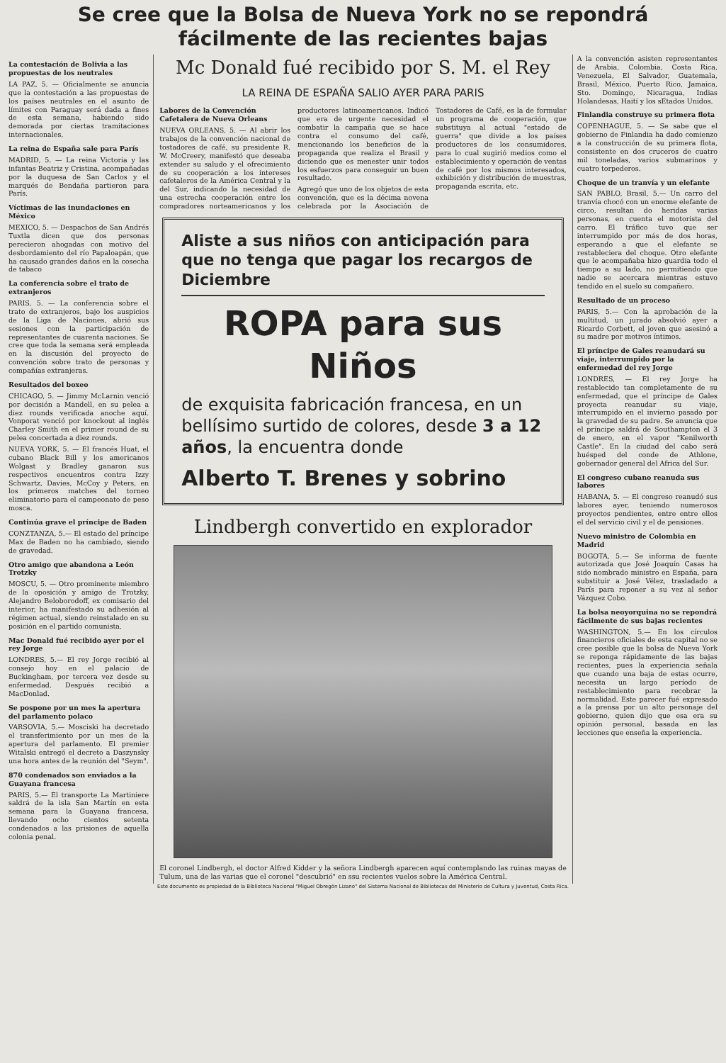Se cree que la Bolsa de Nueva York no se repondrá
fácilmente de las recientes bajas
La contestación de Bolivia a las propuestas de los neutrales
LA PAZ, 5. — Oficialmente se anuncia que la contestación a las propuestas de los países neutrales en el asunto de límites con Paraguay será dada a fines de esta semana, habiendo sido demorada por ciertas tramitaciones internacionales.
La reina de España sale para París
MADRID, 5. — La reina Victoria y las infantas Beatriz y Cristina, acompañadas por la duquesa de San Carlos y el marqués de Bendaña partieron para París.
Víctimas de las inundaciones en México
MEXICO, 5. — Despachos de San Andrés Tuxtla dicen que dos personas perecieron ahogadas con motivo del desbordamiento del río Papaloapán, que ha causado grandes daños en la cosecha de tabaco
La conferencia sobre el trato de extranjeros
PARIS, 5. — La conferencia sobre el trato de extranjeros, bajo los auspicios de la Liga de Naciones, abrió sus sesiones con la participación de representantes de cuarenta naciones. Se cree que toda la semana será empleada en la discusión del proyecto de convención sobre trato de personas y compañías extranjeras.
Resultados del boxeo
CHICAGO, 5. — Jimmy McLarnin venció por decisión a Mandell, en su pelea a diez rounds verificada anoche aquí. Vonporat venció por knockout al inglés Charley Smith en el primer round de su pelea concertada a diez rounds.
NUEVA YORK, 5. — El francés Huat, el cubano Black Bill y los americanos Wolgast y Bradley ganaron sus respectivos encuentros contra Izzy Schwartz, Davies, McCoy y Peters, en los primeros matches del torneo eliminatorio para el campeonato de peso mosca.
Continúa grave el príncipe de Baden
CONZTANZA, 5.— El estado del príncipe Max de Baden no ha cambiado, siendo de gravedad.
Otro amigo que abandona a León Trotzky
MOSCU, 5. — Otro prominente miembro de la oposición y amigo de Trotzky, Alejandro Beloborodoff, ex comisario del interior, ha manifestado su adhesión al régimen actual, siendo reinstalado en su posición en el partido comunista.
Mac Donald fué recibido ayer por el rey Jorge
LONDRES, 5.— El rey Jorge recibió al consejo hoy en el palacio de Buckingham, por tercera vez desde su enfermedad. Después recibió a MacDonlad.
Se pospone por un mes la apertura del parlamento polaco
VARSOVIA, 5.— Mosciski ha decretado el transferimiento por un mes de la apertura del parlamento. El premier Witalski entregó el decreto a Daszynsky una hora antes de la reunión del "Seym".
870 condenados son enviados a la Guayana francesa
PARIS, 5.— El transporte La Martiniere saldrá de la isla San Martín en esta semana para la Guayana francesa, llevando ocho cientos setenta condenados a las prisiones de aquella colonia penal.
Mc Donald fué recibido por S. M. el Rey
LA REINA DE ESPAÑA SALIO AYER PARA PARIS
Labores de la Convención Cafetalera de Nueva Orleans
NUEVA ORLEANS, 5. — Al abrir los trabajos de la convención nacional de tostadores de café, su presidente R. W. McCreery, manifestó que deseaba extender su saludo y el ofrecimiento de su cooperación a los intereses cafetaleros de la América Central y la del Sur, indicando la necesidad de una estrecha cooperación entre los compradores norteamericanos y los productores latinoamericanos. Indicó que era de urgente necesidad el combatir la campaña que se hace contra el consumo del café, mencionando los beneficios de la propaganda que realiza el Brasil y diciendo que es menester unir todos los esfuerzos para conseguir un buen resultado.
Agregó que uno de los objetos de esta convención, que es la décima novena celebrada por la Asociación de Tostadores de Café, es la de formular un programa de cooperación, que substituya al actual "estado de guerra" que divide a los países productores de los consumidores, para lo cual sugirió medios como el establecimiento y operación de ventas de café por los mismos interesados, exhibición y distribución de muestras, propaganda escrita, etc.
Aliste a sus niños con anticipación para que no tenga que pagar los recargos de Diciembre
ROPA para sus Niños
de exquisita fabricación francesa, en un bellísimo surtido de colores, desde 3 a 12 años, la encuentra donde
Alberto T. Brenes y sobrino
Lindbergh convertido en explorador
El coronel Lindbergh, el doctor Alfred Kidder y la señora Lindbergh aparecen aquí contemplando las ruinas mayas de Tulum, una de las varias que el coronel "descubrió" en ssu recientes vuelos sobre la América Central.
A la convención asisten representantes de Arabia, Colombia, Costa Rica, Venezuela, El Salvador, Guatemala, Brasil, México, Puerto Rico, Jamaica, Sto. Domingo, Nicaragua, Indias Holandesas, Haití y los sEtados Unidos.
Finlandia construye su primera flota
COPENHAGUE, 5. — Se sabe que el gobierno de Finlandia ha dado comienzo a la construcción de su primera flota, consistente en dos cruceros de cuatro mil toneladas, varios submarinos y cuatro torpederos.
Choque de un tranvía y un elefante
SAN PABLO, Brasil, 5.— Un carro del tranvía chocó con un enorme elefante de circo, resultan do heridas varias personas, en cuenta el motorista del carro. El tráfico tuvo que ser interrumpido por más de dos horas, esperando a que el elefante se restableciera del choque. Otro elefante que le acompañaba hizo guardia todo el tiempo a su lado, no permitiendo que nadie se acercara mientras estuvo tendido en el suelo su compañero.
Resultado de un proceso
PARIS, 5.— Con la aprobación de la multitud, un jurado absolvió ayer a Ricardo Corbett, el joven que asesinó a su madre por motivos íntimos.
El príncipe de Gales reanudará su viaje, interrumpido por la enfermedad del rey Jorge
LONDRES, — El rey Jorge ha restablecido tan completamente de su enfermedad, que el príncipe de Gales proyecta reanudar su viaje, interrumpido en el invierno pasado por la gravedad de su padre. Se anuncia que el príncipe saldrá de Southampton el 3 de enero, en el vapor "Kenilworth Castle". En la ciudad del cabo será huésped del conde de Athlone, gobernador general del Africa del Sur.
El congreso cubano reanuda sus labores
HABANA, 5. — El congreso reanudó sus labores ayer, teniendo numerosos proyectos pendientes, entre entre ellos el del servicio civil y el de pensiones.
Nuevo ministro de Colombia en Madrid
BOGOTA, 5.— Se informa de fuente autorizada que José Joaquín Casas ha sido nombrado ministro en España, para substituir a José Vélez, trasladado a París para reponer a su vez al señor Vázquez Cobo.
La bolsa neoyorquina no se repondrá fácilmente de sus bajas recientes
WASHINGTON, 5.— En los círculos financieros oficiales de esta capital no se cree posible que la bolsa de Nueva York se reponga rápidamente de las bajas recientes, pues la experiencia señala que cuando una baja de estas ocurre, necesita un largo período de restablecimiento para recobrar la normalidad. Este parecer fué expresado a la prensa por un alto personaje del gobierno, quien dijo que esa era su opinión personal, basada en las lecciones que enseña la experiencia.
Este documento es propiedad de la Biblioteca Nacional "Miguel Obregón Lizano" del Sistema Nacional de Bibliotecas del Ministerio de Cultura y Juventud, Costa Rica.